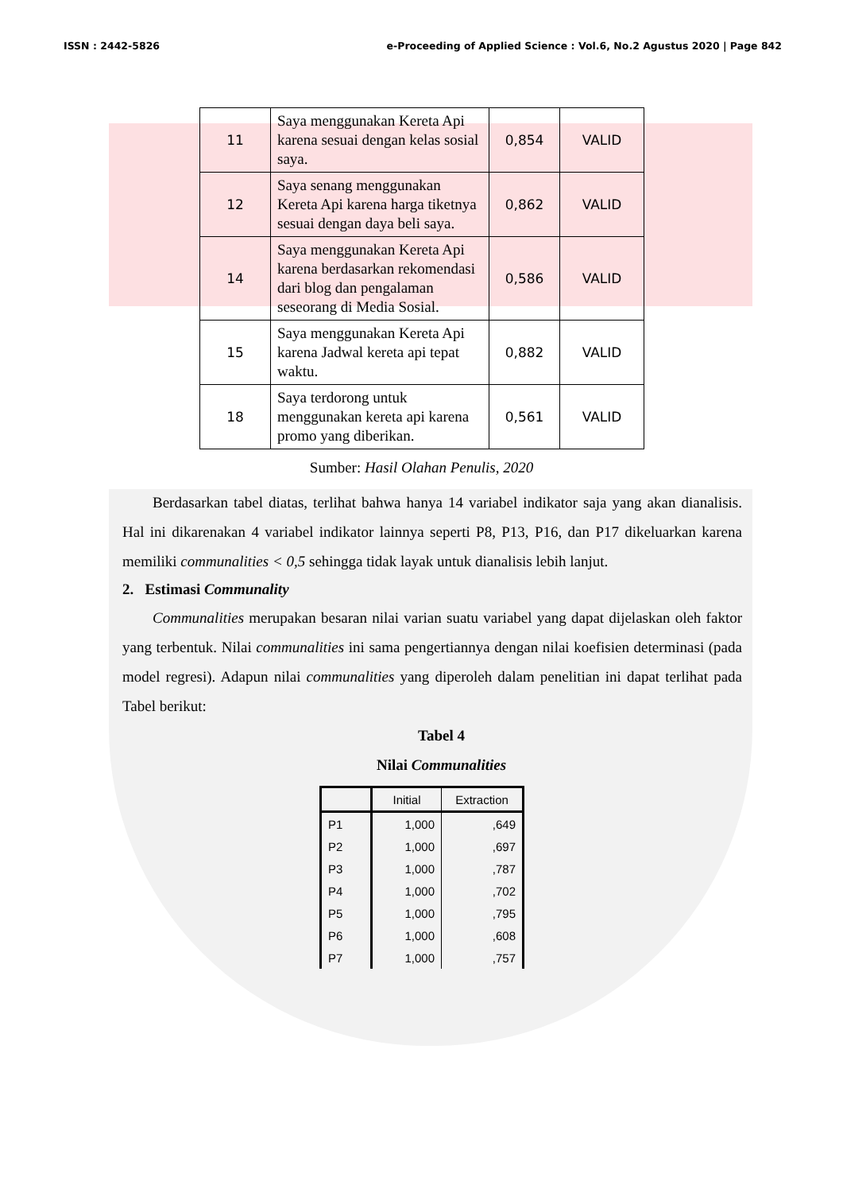ISSN : 2442-5826 e-Proceeding of Applied Science : Vol.6, No.2 Agustus 2020 | Page 842
| 11 | Saya menggunakan Kereta Api karena sesuai dengan kelas sosial saya. | 0,854 | VALID |
| 12 | Saya senang menggunakan Kereta Api karena harga tiketnya sesuai dengan daya beli saya. | 0,862 | VALID |
| 14 | Saya menggunakan Kereta Api karena berdasarkan rekomendasi dari blog dan pengalaman seseorang di Media Sosial. | 0,586 | VALID |
| 15 | Saya menggunakan Kereta Api karena Jadwal kereta api tepat waktu. | 0,882 | VALID |
| 18 | Saya terdorong untuk menggunakan kereta api karena promo yang diberikan. | 0,561 | VALID |
Sumber: Hasil Olahan Penulis, 2020
Berdasarkan tabel diatas, terlihat bahwa hanya 14 variabel indikator saja yang akan dianalisis. Hal ini dikarenakan 4 variabel indikator lainnya seperti P8, P13, P16, dan P17 dikeluarkan karena memiliki communalities < 0,5 sehingga tidak layak untuk dianalisis lebih lanjut.
2. Estimasi Communality
Communalities merupakan besaran nilai varian suatu variabel yang dapat dijelaskan oleh faktor yang terbentuk. Nilai communalities ini sama pengertiannya dengan nilai koefisien determinasi (pada model regresi). Adapun nilai communalities yang diperoleh dalam penelitian ini dapat terlihat pada Tabel berikut:
Tabel 4
Nilai Communalities
| | Initial | Extraction |
| --- | --- | --- |
| P1 | 1,000 | ,649 |
| P2 | 1,000 | ,697 |
| P3 | 1,000 | ,787 |
| P4 | 1,000 | ,702 |
| P5 | 1,000 | ,795 |
| P6 | 1,000 | ,608 |
| P7 | 1,000 | ,757 |